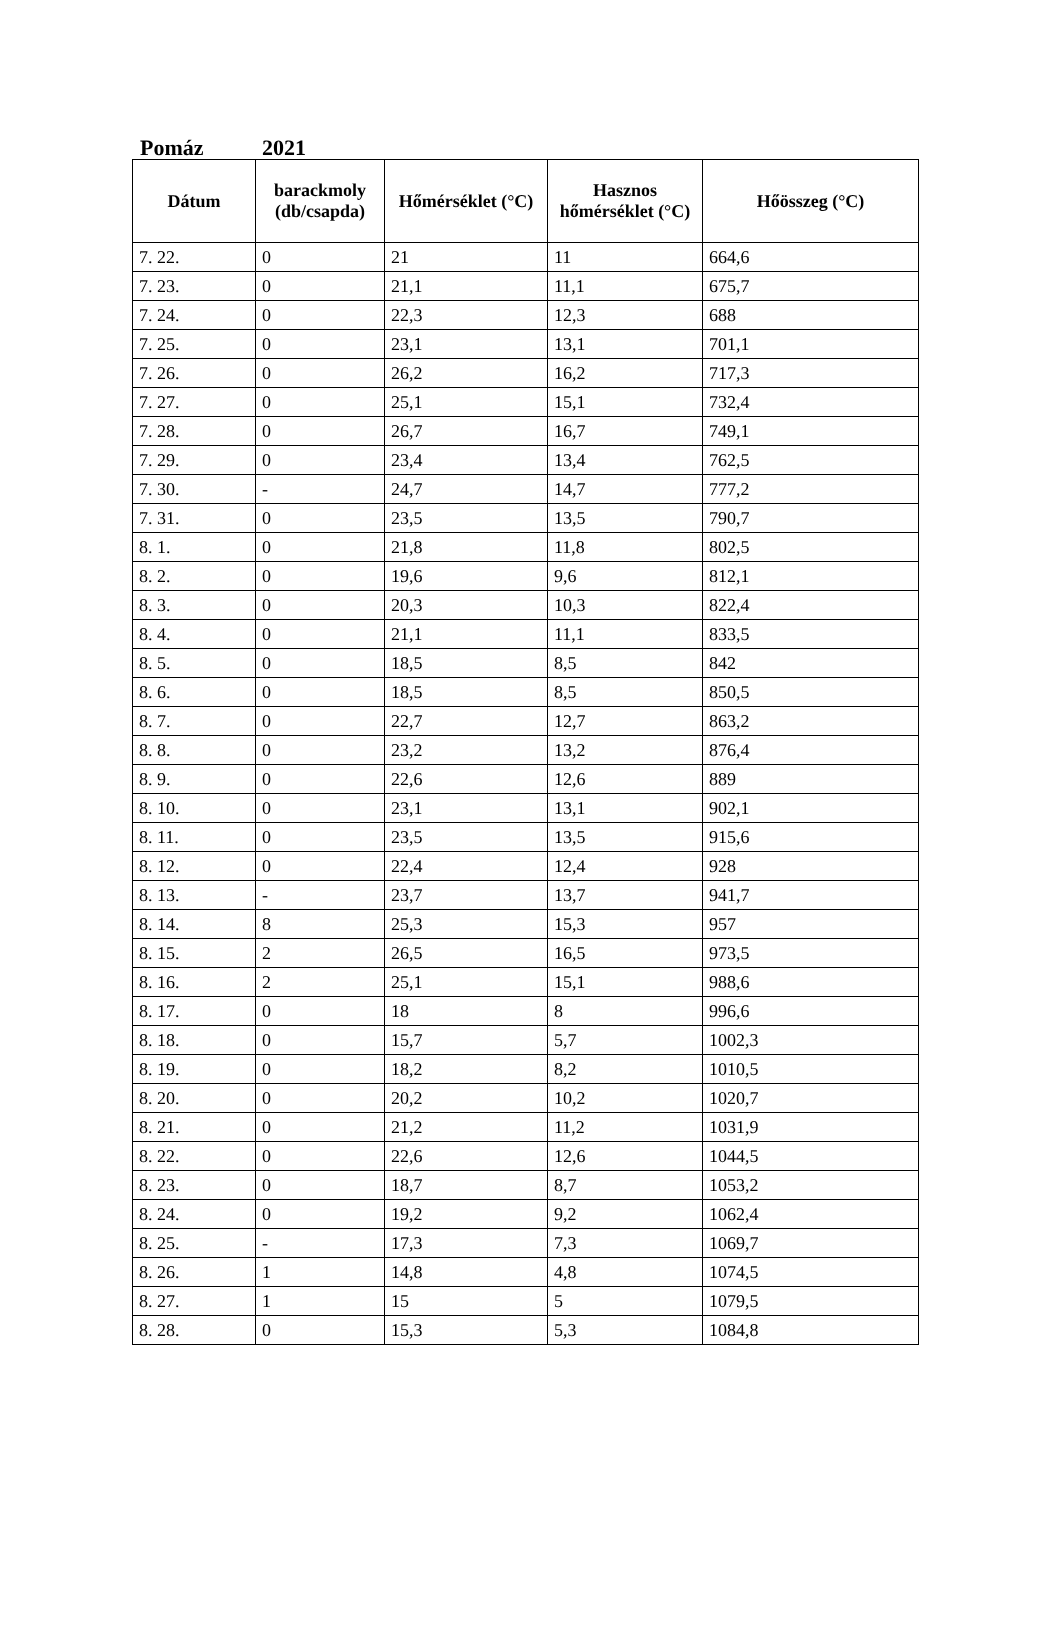Pomáz 2021
| Dátum | barackmoly (db/csapda) | Hőmérséklet (°C) | Hasznos hőmérséklet (°C) | Hőösszeg (°C) |
| --- | --- | --- | --- | --- |
| 7. 22. | 0 | 21 | 11 | 664,6 |
| 7. 23. | 0 | 21,1 | 11,1 | 675,7 |
| 7. 24. | 0 | 22,3 | 12,3 | 688 |
| 7. 25. | 0 | 23,1 | 13,1 | 701,1 |
| 7. 26. | 0 | 26,2 | 16,2 | 717,3 |
| 7. 27. | 0 | 25,1 | 15,1 | 732,4 |
| 7. 28. | 0 | 26,7 | 16,7 | 749,1 |
| 7. 29. | 0 | 23,4 | 13,4 | 762,5 |
| 7. 30. | - | 24,7 | 14,7 | 777,2 |
| 7. 31. | 0 | 23,5 | 13,5 | 790,7 |
| 8. 1. | 0 | 21,8 | 11,8 | 802,5 |
| 8. 2. | 0 | 19,6 | 9,6 | 812,1 |
| 8. 3. | 0 | 20,3 | 10,3 | 822,4 |
| 8. 4. | 0 | 21,1 | 11,1 | 833,5 |
| 8. 5. | 0 | 18,5 | 8,5 | 842 |
| 8. 6. | 0 | 18,5 | 8,5 | 850,5 |
| 8. 7. | 0 | 22,7 | 12,7 | 863,2 |
| 8. 8. | 0 | 23,2 | 13,2 | 876,4 |
| 8. 9. | 0 | 22,6 | 12,6 | 889 |
| 8. 10. | 0 | 23,1 | 13,1 | 902,1 |
| 8. 11. | 0 | 23,5 | 13,5 | 915,6 |
| 8. 12. | 0 | 22,4 | 12,4 | 928 |
| 8. 13. | - | 23,7 | 13,7 | 941,7 |
| 8. 14. | 8 | 25,3 | 15,3 | 957 |
| 8. 15. | 2 | 26,5 | 16,5 | 973,5 |
| 8. 16. | 2 | 25,1 | 15,1 | 988,6 |
| 8. 17. | 0 | 18 | 8 | 996,6 |
| 8. 18. | 0 | 15,7 | 5,7 | 1002,3 |
| 8. 19. | 0 | 18,2 | 8,2 | 1010,5 |
| 8. 20. | 0 | 20,2 | 10,2 | 1020,7 |
| 8. 21. | 0 | 21,2 | 11,2 | 1031,9 |
| 8. 22. | 0 | 22,6 | 12,6 | 1044,5 |
| 8. 23. | 0 | 18,7 | 8,7 | 1053,2 |
| 8. 24. | 0 | 19,2 | 9,2 | 1062,4 |
| 8. 25. | - | 17,3 | 7,3 | 1069,7 |
| 8. 26. | 1 | 14,8 | 4,8 | 1074,5 |
| 8. 27. | 1 | 15 | 5 | 1079,5 |
| 8. 28. | 0 | 15,3 | 5,3 | 1084,8 |